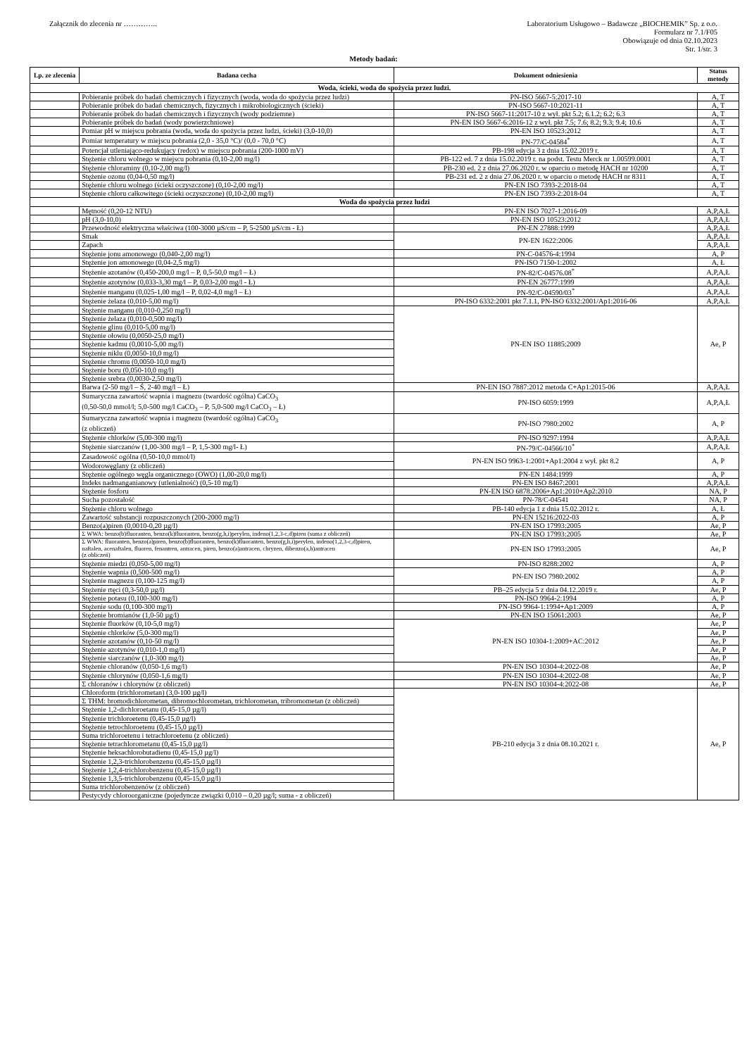Załącznik do zlecenia nr …………..
Laboratorium Usługowo – Badawcze „BIOCHEMIK” Sp. z o.o.
Formularz nr 7.1/F05
Obowiązuje od dnia 02.10.2023
Str. 1/str. 3
Metody badań:
| Lp. ze zlecenia | Badana cecha | Dokument odniesienia | Status metody |
| --- | --- | --- | --- |
| Woda, ścieki, woda do spożycia przez ludzi. | | | |
| | Pobieranie próbek do badań chemicznych i fizycznych (woda, woda do spożycia przez ludzi) | PN-ISO 5667-5:2017-10 | A, T |
| | Pobieranie próbek do badań chemicznych, fizycznych i mikrobiologicznych (ścieki) | PN-ISO 5667-10:2021-11 | A, T |
| | Pobieranie próbek do badań chemicznych i fizycznych (wody podziemne) | PN-ISO 5667-11:2017-10 z wył. pkt 5.2; 6.1.2; 6.2; 6.3 | A, T |
| | Pobieranie próbek do badań (wody powierzchniowe) | PN-EN ISO 5667-6:2016-12 z wył. pkt 7.5; 7.6; 8.2; 9.3; 9.4; 10.6 | A, T |
| | Pomiar pH w miejscu pobrania (woda, woda do spożycia przez ludzi, ścieki) (3,0-10,0) | PN-EN ISO 10523:2012 | A, T |
| | Pomiar temperatury w miejscu pobrania (2,0 - 35,0 °C)/ (0,0 - 70,0 °C) | PN-77/C-04584<sup>*</sup> | A, T |
| | Potencjał utleniająco-redukujący (redox) w miejscu pobrania (200-1000 mV) | PB-198 edycja 3 z dnia 15.02.2019 r. | A, T |
| | Stężenie chloru wolnego w miejscu pobrania (0,10-2,00 mg/l) | PB-122 ed. 7 z dnia 15.02.2019 r. na podst. Testu Merck nr 1.00599.0001 | A, T |
| | Stężenie chloraminy (0,10-2,00 mg/l) | PB-230 ed. 2 z dnia 27.06.2020 r. w oparciu o metodę HACH nr 10200 | A, T |
| | Stężenie ozonu (0,04-0,50 mg/l) | PB-231 ed. 2 z dnia 27.06.2020 r. w oparciu o metodę HACH nr 8311 | A, T |
| | Stężenie chloru wolnego (ścieki oczyszczone) (0,10-2,00 mg/l) | PN-EN ISO 7393-2:2018-04 | A, T |
| | Stężenie chloru całkowitego (ścieki oczyszczone) (0,10-2,00 mg/l) | PN-EN ISO 7393-2:2018-04 | A, T |
| Woda do spożycia przez ludzi | | | |
| | Mętność (0,20-12 NTU) | PN-EN ISO 7027-1:2016-09 | A,P,A,Ł |
| | pH (3,0-10,0) | PN-EN ISO 10523:2012 | A,P,A,Ł |
| | Przewodność elektryczna właściwa (100-3000 µS/cm – P, 5-2500 µS/cm - Ł) | PN-EN 27888:1999 | A,P,A,Ł |
| | Smak | PN-EN 1622:2006 | A,P,A,Ł |
| | Zapach | | A,P,A,Ł |
| | Stężenie jonu amonowego (0,040-2,00 mg/l) | PN-C-04576-4:1994 | A, P |
| | Stężenie jon amonowego (0,04-2,5 mg/l) | PN-ISO 7150-1:2002 | A, Ł |
| | Stężenie azotanów (0,450-200,0 mg/l – P, 0,5-50,0 mg/l – Ł) | PN-82/C-04576.08<sup>*</sup> | A,P,A,Ł |
| | Stężenie azotynów (0,033-3,30 mg/l – P, 0,03-2,00 mg/l - Ł) | PN-EN 26777:1999 | A,P,A,Ł |
| | Stężenie manganu (0,025-1,00 mg/l – P, 0,02-4,0 mg/l – Ł) | PN-92/C-04590/03<sup>*</sup> | A,P,A,Ł |
| | Stężenie żelaza (0,010-5,00 mg/l) | PN-ISO 6332:2001 pkt 7.1.1, PN-ISO 6332:2001/Ap1:2016-06 | A,P,A,Ł |
| | Stężenie manganu (0,010-0,250 mg/l) | PN-EN ISO 11885:2009 | Ae, P |
| | Stężenie żelaza (0,010-0,500 mg/l) | | |
| | Stężenie glinu (0,010-5,00 mg/l) | | |
| | Stężenie ołowiu (0,0050-25,0 mg/l) | | |
| | Stężenie kadmu (0,0010-5,00 mg/l) | | |
| | Stężenie niklu (0,0050-10,0 mg/l) | | |
| | Stężenie chromu (0,0050-10,0 mg/l) | | |
| | Stężenie boru (0,050-10,0 mg/l) | | |
| | Stężenie srebra (0,0030-2,50 mg/l) | | |
| | Barwa (2-50 mg/l – Ś, 2-40 mg/l – Ł) | PN-EN ISO 7887:2012 metoda C+Ap1:2015-06 | A,P,A,Ł |
| | Sumaryczna zawartość wapnia i magnezu (twardość ogólna) CaCO<sub>3</sub> (0,50-50,0 mmol/l; 5,0-500 mg/l CaCO<sub>3</sub> – P, 5,0-500 mg/l CaCO<sub>3</sub> – Ł) | PN-ISO 6059:1999 | A,P,A,Ł |
| | Sumaryczna zawartość wapnia i magnezu (twardość ogólna) CaCO<sub>3</sub> (z obliczeń) | PN-ISO 7980:2002 | A, P |
| | Stężenie chlorków (5,00-300 mg/l) | PN-ISO 9297:1994 | A,P,A,Ł |
| | Stężenie siarczanów (1,00-300 mg/l – P, 1,5-300 mg/l- Ł) | PN-79/C-04566/10<sup>*</sup> | A,P,A,Ł |
| | Zasadowość ogólna (0,50-10,0 mmol/l) | PN-EN ISO 9963-1:2001+Ap1:2004 z wył. pkt 8.2 | A, P |
| | Wodorowęglany (z obliczeń) | | |
| | Stężenie ogólnego węgla organicznego (OWO) (1,00-20,0 mg/l) | PN-EN 1484:1999 | A, P |
| | Indeks nadmanganianowy (utlenialność) (0,5-10 mg/l) | PN-EN ISO 8467:2001 | A,P,A,Ł |
| | Stężenie fosforu | PN-EN ISO 6878:2006+Ap1:2010+Ap2:2010 | NA, P |
| | Sucha pozostałość | PN-78/C-04541 | NA, P |
| | Stężenie chloru wolnego | PB-140 edycja 1 z dnia 15.02.2012 r. | A, Ł |
| | Zawartość substancji rozpuszczonych (200-2000 mg/l) | PN-EN 15216:2022-03 | A, P |
| | Benzo(a)piren (0,0010-0,20 µg/l) | PN-EN ISO 17993:2005 | Ae, P |
| | Σ WWA: benzo(b)fluoranten, benzo(k)fluoranten, benzo(g,h,i)perylen, indeno(1,2,3-c,d)piren (suma z obliczeń) | PN-EN ISO 17993:2005 | Ae, P |
| | Σ WWA: fluoranten, benzo(a)piren, benzo(b)fluoranten, benzo(k)fluoranten, benzo(g,h,i)perylen, indeno(1,2,3-c,d)piren, naftalen, acenaftalen, fluoren, fenantren, antracen, piren, benzo(a)antracen, chryzen, dibenzo(a,h)antracen (z obliczeń) | PN-EN ISO 17993:2005 | Ae, P |
| | Stężenie miedzi (0,050-5,00 mg/l) | PN-ISO 8288:2002 | A, P |
| | Stężenie wapnia (0,500-500 mg/l) | PN-EN ISO 7980:2002 | A, P |
| | Stężenie magnezu (0,100-125 mg/l) | | A, P |
| | Stężenie rtęci (0,3-50,0 µg/l) | PB–25 edycja 5 z dnia 04.12.2019 r. | Ae, P |
| | Stężenie potasu (0,100-300 mg/l) | PN-ISO 9964-2:1994 | A, P |
| | Stężenie sodu (0,100-300 mg/l) | PN-ISO 9964-1:1994+Ap1:2009 | A, P |
| | Stężenie bromianów (1,0-50 µg/l) | PN-EN ISO 15061:2003 | Ae, P |
| | Stężenie fluorków (0,10-5,0 mg/l) | PN-EN ISO 10304-1:2009+AC:2012 | Ae, P |
| | Stężenie chlorków (5,0-300 mg/l) | | Ae, P |
| | Stężenie azotanów (0,10-50 mg/l) | | Ae, P |
| | Stężenie azotynów (0,010-1,0 mg/l) | | Ae, P |
| | Stężenie siarczanów (1,0-300 mg/l) | | Ae, P |
| | Stężenie chloranów (0,050-1,6 mg/l) | PN-EN ISO 10304-4:2022-08 | Ae, P |
| | Stężenie chlorynów (0,050-1,6 mg/l) | PN-EN ISO 10304-4:2022-08 | Ae, P |
| | Σ chloranów i chlorynów (z obliczeń) | PN-EN ISO 10304-4:2022-08 | Ae, P |
| | Chloroform (trichlorometan) (3,0-100 µg/l) | PB-210 edycja 3 z dnia 08.10.2021 r. | Ae, P |
| | Σ THM: bromodichlorometan, dibromochlorometan, trichlorometan, tribromometan (z obliczeń) | | |
| | Stężenie 1,2-dichloroetanu (0,45-15,0 µg/l) | | |
| | Stężenie trichloroetenu (0,45-15,0 µg/l) | | |
| | Stężenie tetrochloroetenu (0,45-15,0 µg/l) | | |
| | Suma trichloroetenu i tetrachloroetenu (z obliczeń) | | |
| | Stężenie tetrachlorometanu (0,45-15,0 µg/l) | | |
| | Stężenie heksachlorobutadienu (0,45-15,0 µg/l) | | |
| | Stężenie 1,2,3-trichlorobenzenu (0,45-15,0 µg/l) | | |
| | Stężenie 1,2,4-trichlorobenzenu (0,45-15,0 µg/l) | | |
| | Stężenie 1,3,5-trichlorobenzenu (0,45-15,0 µg/l) | | |
| | Suma trichlorobenzenów (z obliczeń) | | |
| | Pestycydy chloroorganiczne (pojedyncze związki 0,010 – 0,20 µg/l; suma - z obliczeń) | | |